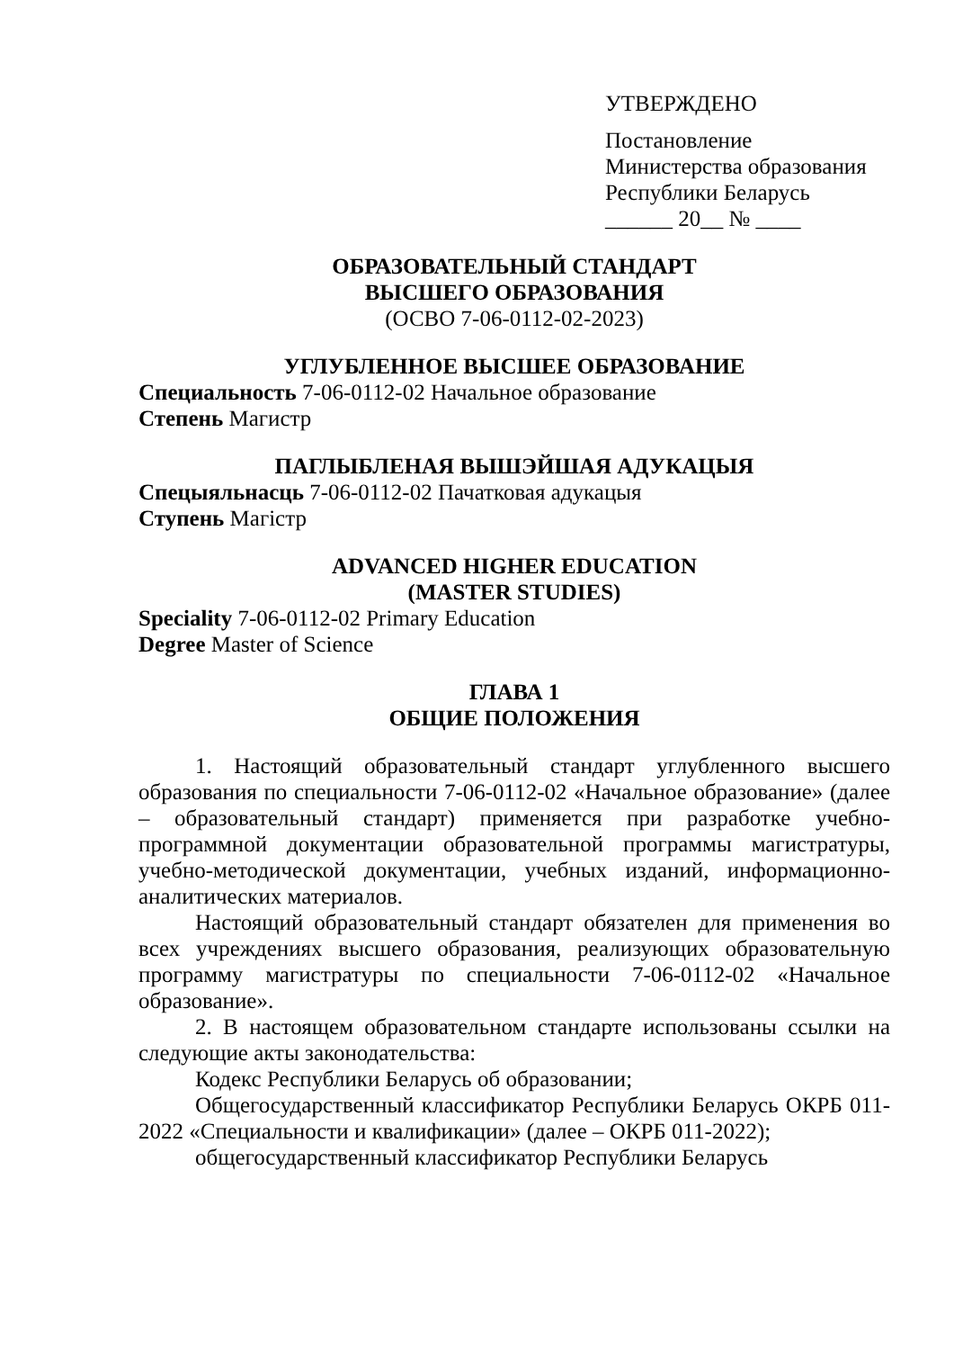УТВЕРЖДЕНО
Постановление
Министерства образования
Республики Беларусь
______ 20__ № ____
ОБРАЗОВАТЕЛЬНЫЙ СТАНДАРТ
ВЫСШЕГО ОБРАЗОВАНИЯ
(ОСВО 7-06-0112-02-2023)
УГЛУБЛЕННОЕ ВЫСШЕЕ ОБРАЗОВАНИЕ
Специальность 7-06-0112-02 Начальное образование
Степень Магистр
ПАГЛЫБЛЕНАЯ ВЫШЭЙШАЯ АДУКАЦЫЯ
Спецыяльнасць 7-06-0112-02 Пачатковая адукацыя
Ступень Магістр
ADVANCED HIGHER EDUCATION
(MASTER STUDIES)
Speciality 7-06-0112-02 Primary Education
Degree Master of Science
ГЛАВА 1
ОБЩИЕ ПОЛОЖЕНИЯ
1. Настоящий образовательный стандарт углубленного высшего образования по специальности 7-06-0112-02 «Начальное образование» (далее – образовательный стандарт) применяется при разработке учебно-программной документации образовательной программы магистратуры, учебно-методической документации, учебных изданий, информационно-аналитических материалов.
Настоящий образовательный стандарт обязателен для применения во всех учреждениях высшего образования, реализующих образовательную программу магистратуры по специальности 7-06-0112-02 «Начальное образование».
2. В настоящем образовательном стандарте использованы ссылки на следующие акты законодательства:
Кодекс Республики Беларусь об образовании;
Общегосударственный классификатор Республики Беларусь ОКРБ 011-2022 «Специальности и квалификации» (далее – ОКРБ 011-2022);
общегосударственный классификатор Республики Беларусь